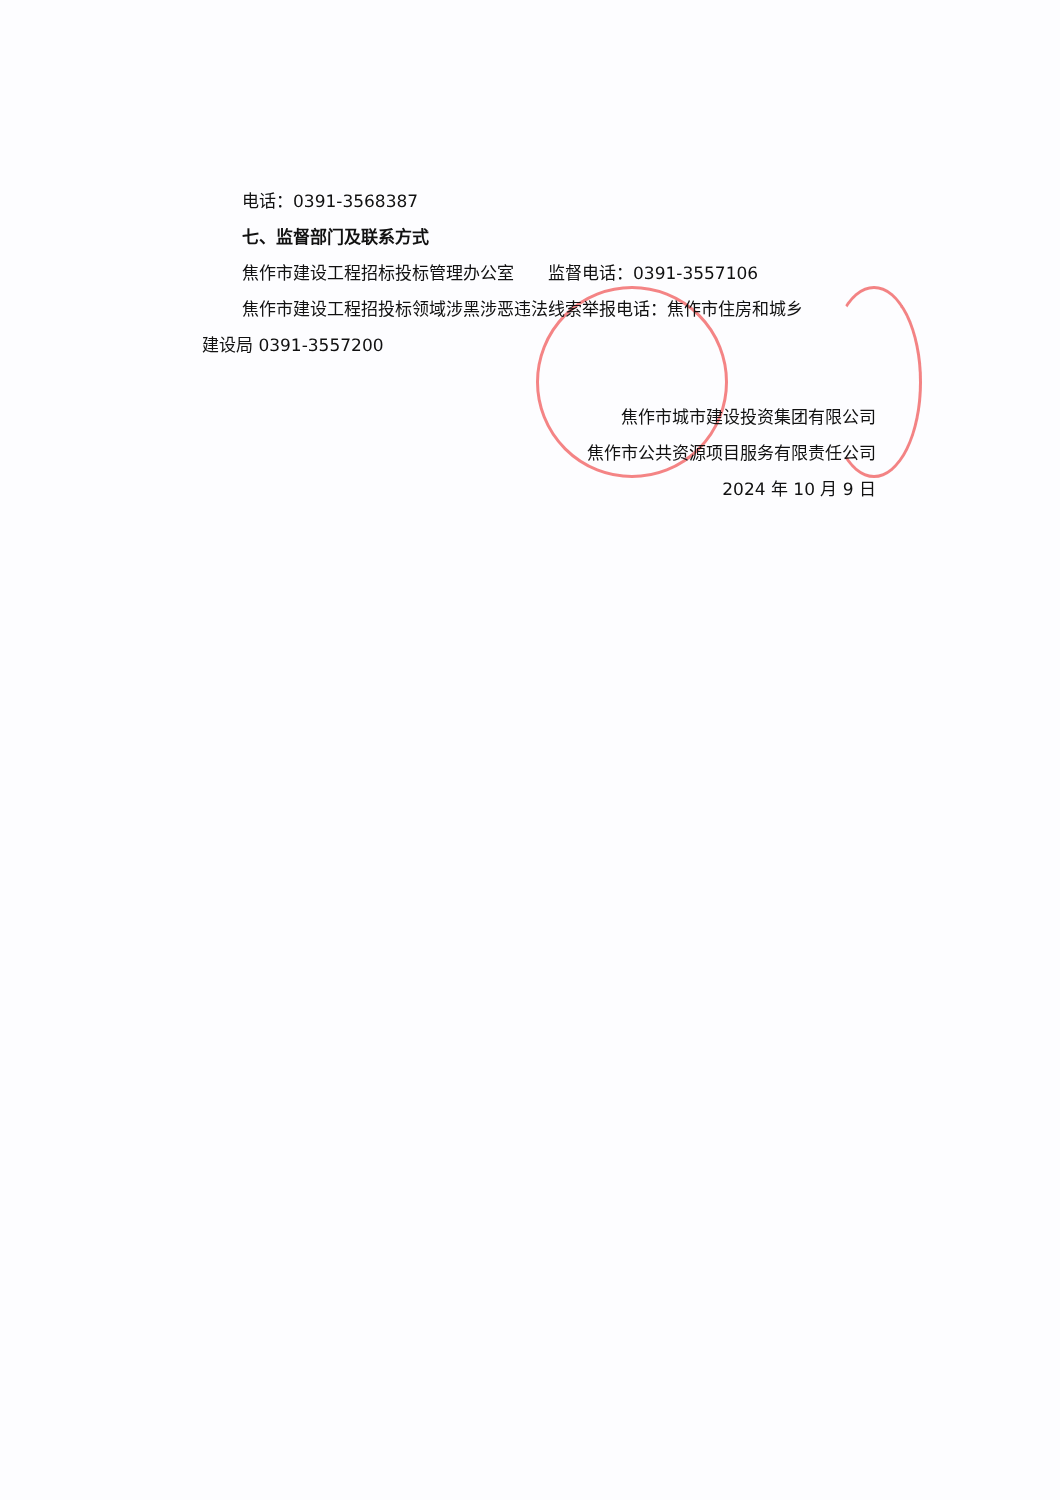电话：0391-3568387
七、监督部门及联系方式
焦作市建设工程招标投标管理办公室　　监督电话：0391-3557106
焦作市建设工程招投标领域涉黑涉恶违法线索举报电话：焦作市住房和城乡
建设局 0391-3557200
焦作市城市建设投资集团有限公司
焦作市公共资源项目服务有限责任公司
2024 年 10 月 9 日